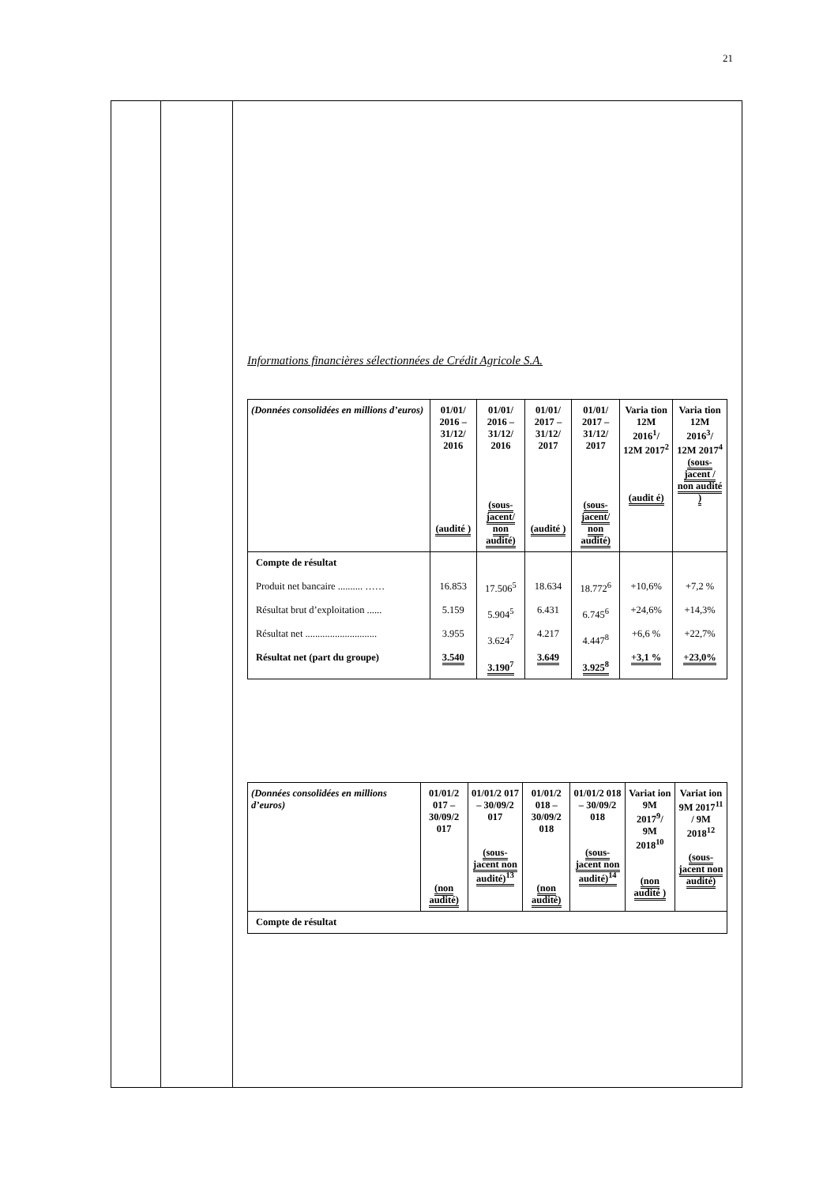21
| | | Informations financières sélectionnées de Crédit Agricole S.A. / (Données consolidées en millions d’euros) / 01/01/ 2016 – 31/12/ 2016 (audité ) / 01/01/ 2016 – 31/12/ 2016 (sous-jacent/ non audité) / 01/01/ 2017 – 31/12/ 2017 (audité ) / 01/01/ 2017 – 31/12/ 2017 (sous-jacent/ non audité) / Varia tion 12M 2016<sup>1</sup>/ 12M 2017<sup>2</sup> (audit é) / Varia tion 12M 2016<sup>3</sup>/ 12M 2017<sup>4</sup> (sous-jacent / non audité ) / / --- / --- / --- / --- / --- / --- / --- / / Compte de résultat Produit net bancaire .......... …… Résultat brut d’exploitation ...... Résultat net ............................. Résultat net (part du groupe) / 16.853 5.159 3.955 3.540 / 17.506<sup>5</sup> 5.904<sup>5</sup> 3.624<sup>7</sup> 3.190<sup>7</sup> / 18.634 6.431 4.217 3.649 / 18.772<sup>6</sup> 6.745<sup>6</sup> 4.447<sup>8</sup> 3.925<sup>8</sup> / +10,6% +24,6% +6,6 % +3,1 % / +7,2 % +14,3% +22,7% +23,0% / / (Données consolidées en millions d’euros) / 01/01/2 017 – 30/09/2 017 (non audité) / 01/01/2 017 – 30/09/2 017 (sous-jacent non audité)<sup>13</sup> / 01/01/2 018 – 30/09/2 018 (non audité) / 01/01/2 018 – 30/09/2 018 (sous-jacent non audité)<sup>14</sup> / Variat ion 9M 2017<sup>9</sup>/ 9M 2018<sup>10</sup> (non audité ) / Variat ion 9M 2017<sup>11</sup> / 9M 2018<sup>12</sup> (sous-jacent non audité) / / --- / --- / --- / --- / --- / --- / --- / / Compte de résultat / / / / / / / |